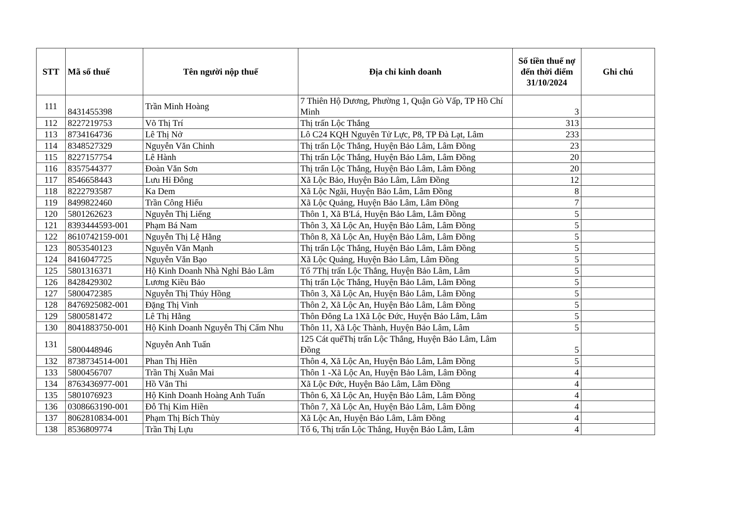| STT | Mã số thuế | Tên người nộp thuế | Địa chỉ kinh doanh | Số tiền thuế nợ đến thời điểm 31/10/2024 | Ghi chú |
| --- | --- | --- | --- | --- | --- |
| 111 | 8431455398 | Trần Minh Hoàng | 7 Thiên Hộ Dương, Phường 1, Quận Gò Vấp, TP Hồ Chí Minh | 3 | |
| 112 | 8227219753 | Võ Thị Trí | Thị trấn Lộc Thắng | 313 | |
| 113 | 8734164736 | Lê Thị Nở | Lô C24 KQH Nguyên Tử Lực, P8, TP Đà Lạt, Lâm | 233 | |
| 114 | 8348527329 | Nguyễn Văn Chinh | Thị trấn Lộc Thắng, Huyện Bảo Lâm, Lâm Đồng | 23 | |
| 115 | 8227157754 | Lê Hành | Thị trấn Lộc Thắng, Huyện Bảo Lâm, Lâm Đồng | 20 | |
| 116 | 8357544377 | Đoàn Văn Sơn | Thị trấn Lộc Thắng, Huyện Bảo Lâm, Lâm Đồng | 20 | |
| 117 | 8546658443 | Lưu Hỉ Đông | Xã Lộc Bảo, Huyện Bảo Lâm, Lâm Đồng | 12 | |
| 118 | 8222793587 | Ka Dem | Xã Lộc Ngãi, Huyện Bảo Lâm, Lâm Đồng | 8 | |
| 119 | 8499822460 | Trần Công Hiếu | Xã Lộc Quảng, Huyện Bảo Lâm, Lâm Đồng | 7 | |
| 120 | 5801262623 | Nguyễn Thị Liếng | Thôn 1, Xã B'Lá, Huyện Bảo Lâm, Lâm Đồng | 5 | |
| 121 | 8393444593-001 | Phạm Bá Nam | Thôn 3, Xã Lộc An, Huyện Bảo Lâm, Lâm Đồng | 5 | |
| 122 | 8610742159-001 | Nguyễn Thị Lệ Hằng | Thôn 8, Xã Lộc An, Huyện Bảo Lâm, Lâm Đồng | 5 | |
| 123 | 8053540123 | Nguyễn Văn Mạnh | Thị trấn Lộc Thắng, Huyện Bảo Lâm, Lâm Đồng | 5 | |
| 124 | 8416047725 | Nguyễn Văn Bạo | Xã Lộc Quảng, Huyện Bảo Lâm, Lâm Đồng | 5 | |
| 125 | 5801316371 | Hộ Kinh Doanh Nhà Nghỉ Bảo Lâm | Tổ 7Thị trấn Lộc Thắng, Huyện Bảo Lâm, Lâm | 5 | |
| 126 | 8428429302 | Lương Kiều Bảo | Thị trấn Lộc Thắng, Huyện Bảo Lâm, Lâm Đồng | 5 | |
| 127 | 5800472385 | Nguyễn Thị Thúy Hồng | Thôn 3, Xã Lộc An, Huyện Bảo Lâm, Lâm Đồng | 5 | |
| 128 | 8476925082-001 | Đặng Thị Vinh | Thôn 2, Xã Lộc An, Huyện Bảo Lâm, Lâm Đồng | 5 | |
| 129 | 5800581472 | Lê Thị Hằng | Thôn Đông La 1Xã Lộc Đức, Huyện Bảo Lâm, Lâm | 5 | |
| 130 | 8041883750-001 | Hộ Kinh Doanh Nguyễn Thị Cẩm Nhu | Thôn 11, Xã Lộc Thành, Huyện Bảo Lâm, Lâm | 5 | |
| 131 | 5800448946 | Nguyễn Anh Tuấn | 125 Cát quếThị trấn Lộc Thắng, Huyện Bảo Lâm, Lâm Đồng | 5 | |
| 132 | 8738734514-001 | Phan Thị Hiền | Thôn 4, Xã Lộc An, Huyện Bảo Lâm, Lâm Đồng | 5 | |
| 133 | 5800456707 | Trần Thị Xuân Mai | Thôn 1 -Xã Lộc An, Huyện Bảo Lâm, Lâm Đồng | 4 | |
| 134 | 8763436977-001 | Hồ Văn Thi | Xã Lộc Đức, Huyện Bảo Lâm, Lâm Đồng | 4 | |
| 135 | 5801076923 | Hộ Kinh Doanh Hoàng Anh Tuấn | Thôn 6, Xã Lộc An, Huyện Bảo Lâm, Lâm Đồng | 4 | |
| 136 | 0308663190-001 | Đỗ Thị Kim Hiền | Thôn 7, Xã Lộc An, Huyện Bảo Lâm, Lâm Đồng | 4 | |
| 137 | 8062810834-001 | Phạm Thị Bích Thủy | Xã Lộc An, Huyện Bảo Lâm, Lâm Đồng | 4 | |
| 138 | 8536809774 | Trần Thị Lựu | Tổ 6, Thị trấn Lộc Thắng, Huyện Bảo Lâm, Lâm | 4 | |